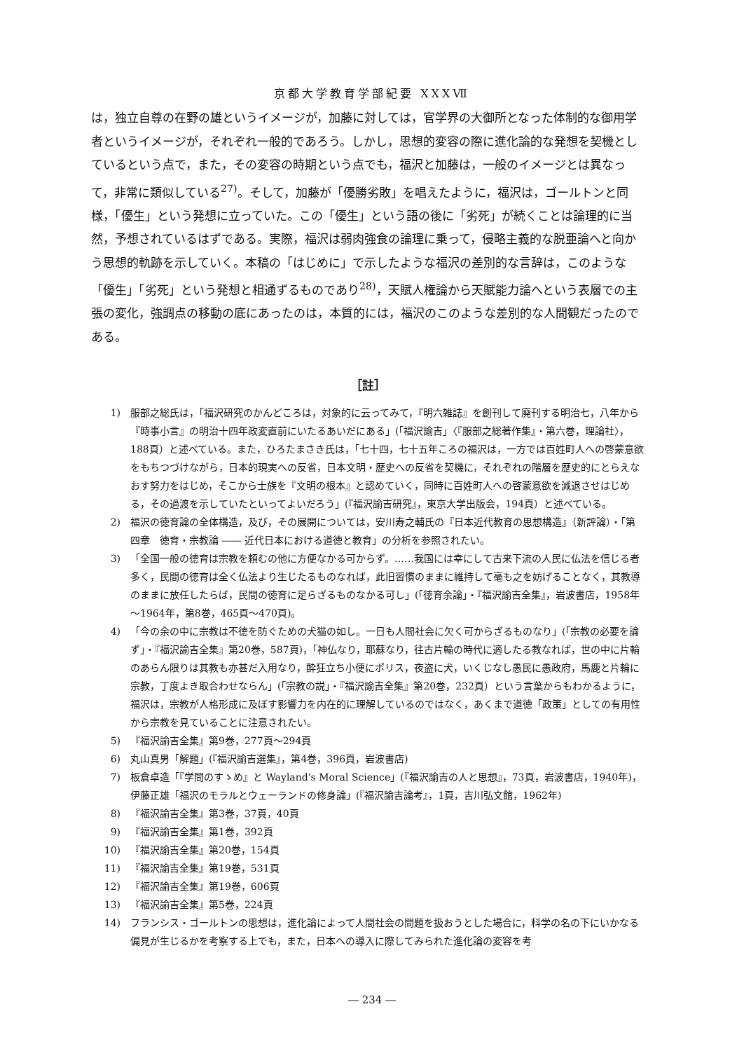京都大学教育学部紀要 XXXⅦ
は，独立自尊の在野の雄というイメージが，加藤に対しては，官学界の大御所となった体制的な御用学者というイメージが，それぞれ一般的であろう。しかし，思想的変容の際に進化論的な発想を契機としているという点で，また，その変容の時期という点でも，福沢と加藤は，一般のイメージとは異なって，非常に類似している<sup>27)</sup>。そして，加藤が「優勝劣敗」を唱えたように，福沢は，ゴールトンと同様，「優生」という発想に立っていた。この「優生」という語の後に「劣死」が続くことは論理的に当然，予想されているはずである。実際，福沢は弱肉強食の論理に乗って，侵略主義的な脱亜論へと向かう思想的軌跡を示していく。本稿の「はじめに」で示したような福沢の差別的な言辞は，このような「優生」「劣死」という発想と相通ずるものであり<sup>28)</sup>，天賦人権論から天賦能力論へという表層での主張の変化，強調点の移動の底にあったのは，本質的には，福沢のこのような差別的な人間観だったのである。
［註］
1) 服部之総氏は，「福沢研究のかんどころは，対象的に云ってみて，『明六雑誌』を創刊して廃刊する明治七，八年から『時事小言』の明治十四年政変直前にいたるあいだにある」(「福沢諭吉」〈『服部之総著作集』・第六巻，理論社〉，188頁）と述べている。また，ひろたまさき氏は，「七十四，七十五年ころの福沢は，一方では百姓町人への啓蒙意欲をもちつづけながら，日本的現実への反省，日本文明・歴史への反省を契機に，それぞれの階層を歴史的にとらえなおす努力をはじめ，そこから士族を『文明の根本』と認めていく，同時に百姓町人への啓蒙意欲を減退させはじめる，その過渡を示していたといってよいだろう」(『福沢諭吉研究』，東京大学出版会，194頁）と述べている。
2) 福沢の徳育論の全体構造，及び，その展開については，安川寿之輔氏の『日本近代教育の思想構造』（新評論）・「第四章　徳育・宗教論 ―― 近代日本における道徳と教育」の分析を参照されたい。
3) 「全国一般の徳育は宗教を頼むの他に方便なかる可からず。……我国には幸にして古来下流の人民に仏法を信じる者多く，民間の徳育は全く仏法より生じたるものなれば，此旧習慣のままに維持して毫も之を妨げることなく，其教導のままに放任したらば，民間の徳育に足らざるものなかる可し」(「徳育余論」・『福沢諭吉全集』，岩波書店，1958年～1964年，第8巻，465頁～470頁)。
4) 「今の余の中に宗教は不徳を防ぐための犬猫の如し。一日も人間社会に欠く可からざるものなり」(「宗教の必要を論ず」・『福沢諭吉全集』第20巻，587頁)，「神仏なり，耶蘇なり，往古片輪の時代に適したる教なれば，世の中に片輪のあらん限りは其教も亦甚だ入用なり，酔狂立ち小便にポリス，夜盗に犬，いくじなし愚民に愚政府，馬鹿と片輪に宗教，丁度よき取合わせならん」(「宗教の説」・『福沢諭吉全集』第20巻，232頁）という言葉からもわかるように，福沢は，宗教が人格形成に及ぼす影響力を内在的に理解しているのではなく，あくまで道徳「政策」としての有用性から宗教を見ていることに注意されたい。
5) 『福沢諭吉全集』第9巻，277頁～294頁
6) 丸山真男「解題」(『福沢諭吉選集』，第4巻，396頁，岩波書店)
7) 板倉卓造「『学問のすゝめ』と Wayland's Moral Science」(『福沢諭吉の人と思想』，73頁，岩波書店，1940年)，伊藤正雄「福沢のモラルとウェーランドの修身論」(『福沢諭吉論考』，1頁，吉川弘文館，1962年)
8) 『福沢諭吉全集』第3巻，37頁，40頁
9) 『福沢諭吉全集』第1巻，392頁
10) 『福沢諭吉全集』第20巻，154頁
11) 『福沢諭吉全集』第19巻，531頁
12) 『福沢諭吉全集』第19巻，606頁
13) 『福沢諭吉全集』第5巻，224頁
14) フランシス・ゴールトンの思想は，進化論によって人間社会の問題を扱おうとした場合に，科学の名の下にいかなる偏見が生じるかを考察する上でも，また，日本への導入に際してみられた進化論の変容を考
― 234 ―